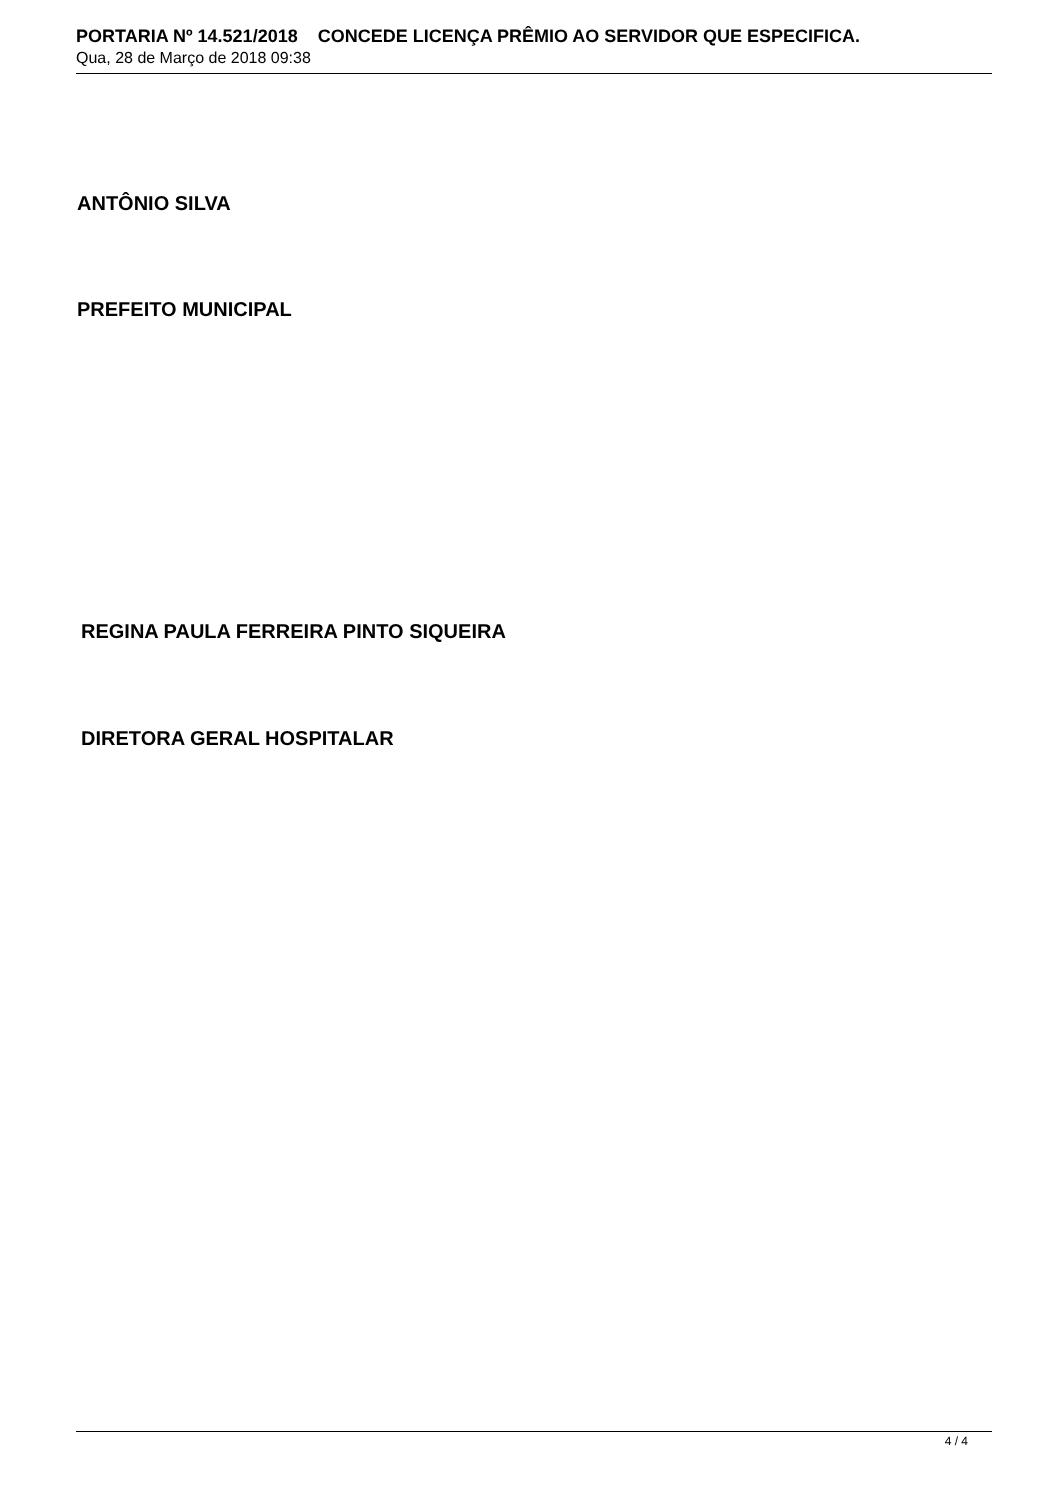PORTARIA Nº 14.521/2018 CONCEDE LICENÇA PRÊMIO AO SERVIDOR QUE ESPECIFICA.
Qua, 28 de Março de 2018 09:38
ANTÔNIO SILVA
PREFEITO MUNICIPAL
REGINA PAULA FERREIRA PINTO SIQUEIRA
DIRETORA GERAL HOSPITALAR
4 / 4